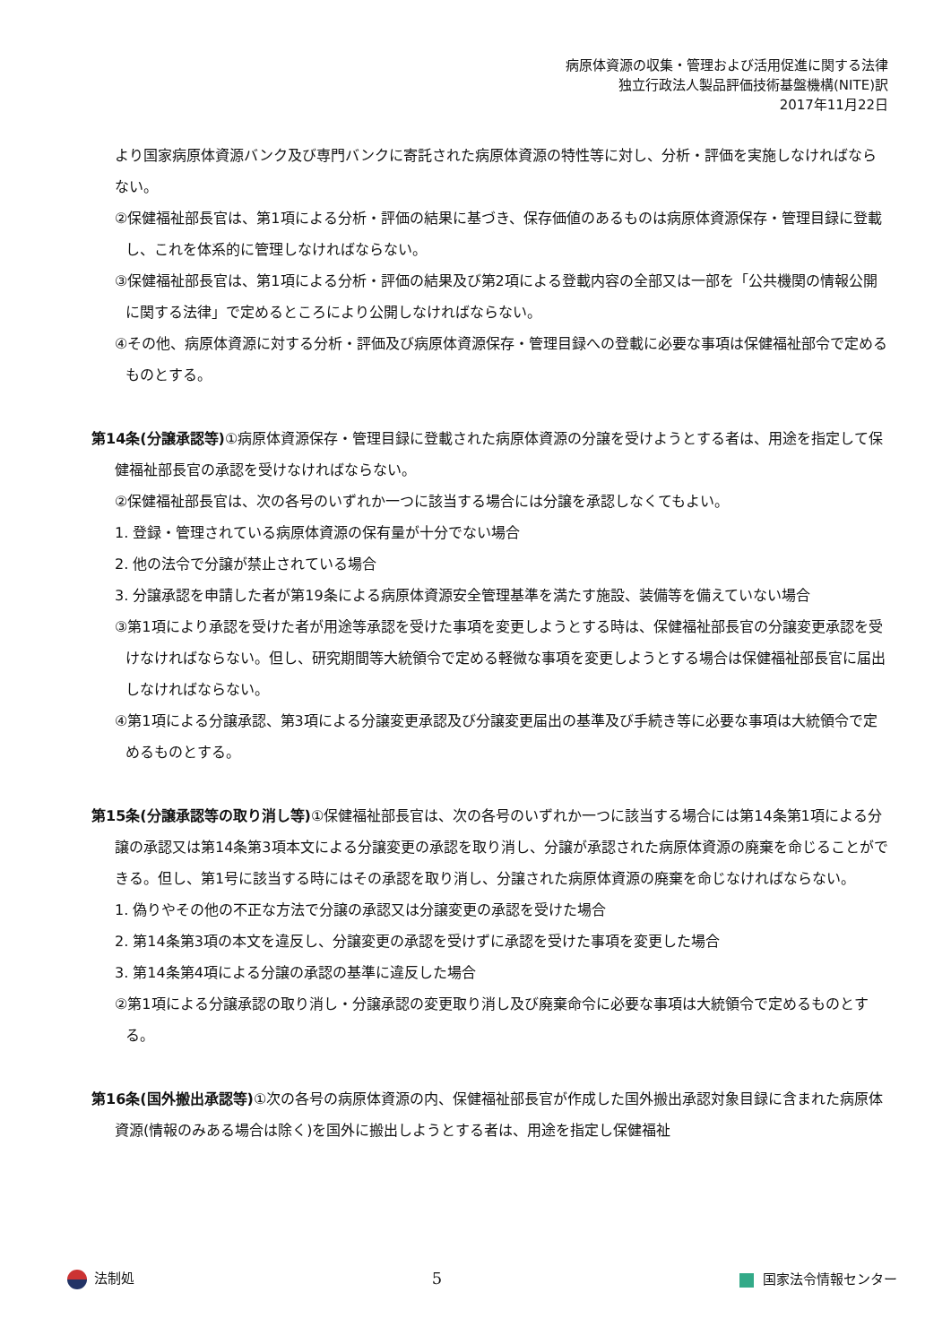病原体資源の収集・管理および活用促進に関する法律
独立行政法人製品評価技術基盤機構(NITE)訳
2017年11月22日
より国家病原体資源バンク及び専門バンクに寄託された病原体資源の特性等に対し、分析・評価を実施しなければならない。
②保健福祉部長官は、第1項による分析・評価の結果に基づき、保存価値のあるものは病原体資源保存・管理目録に登載し、これを体系的に管理しなければならない。
③保健福祉部長官は、第1項による分析・評価の結果及び第2項による登載内容の全部又は一部を「公共機関の情報公開に関する法律」で定めるところにより公開しなければならない。
④その他、病原体資源に対する分析・評価及び病原体資源保存・管理目録への登載に必要な事項は保健福祉部令で定めるものとする。
第14条(分譲承認等) ①病原体資源保存・管理目録に登載された病原体資源の分譲を受けようとする者は、用途を指定して保健福祉部長官の承認を受けなければならない。
②保健福祉部長官は、次の各号のいずれか一つに該当する場合には分譲を承認しなくてもよい。
1. 登録・管理されている病原体資源の保有量が十分でない場合
2. 他の法令で分譲が禁止されている場合
3. 分譲承認を申請した者が第19条による病原体資源安全管理基準を満たす施設、装備等を備えていない場合
③第1項により承認を受けた者が用途等承認を受けた事項を変更しようとする時は、保健福祉部長官の分譲変更承認を受けなければならない。但し、研究期間等大統領令で定める軽微な事項を変更しようとする場合は保健福祉部長官に届出しなければならない。
④第1項による分譲承認、第3項による分譲変更承認及び分譲変更届出の基準及び手続き等に必要な事項は大統領令で定めるものとする。
第15条(分譲承認等の取り消し等) ①保健福祉部長官は、次の各号のいずれか一つに該当する場合には第14条第1項による分譲の承認又は第14条第3項本文による分譲変更の承認を取り消し、分譲が承認された病原体資源の廃棄を命じることができる。但し、第1号に該当する時にはその承認を取り消し、分譲された病原体資源の廃棄を命じなければならない。
1. 偽りやその他の不正な方法で分譲の承認又は分譲変更の承認を受けた場合
2. 第14条第3項の本文を違反し、分譲変更の承認を受けずに承認を受けた事項を変更した場合
3. 第14条第4項による分譲の承認の基準に違反した場合
②第1項による分譲承認の取り消し・分譲承認の変更取り消し及び廃棄命令に必要な事項は大統領令で定めるものとする。
第16条(国外搬出承認等) ①次の各号の病原体資源の内、保健福祉部長官が作成した国外搬出承認対象目録に含まれた病原体資源(情報のみある場合は除く)を国外に搬出しようとする者は、用途を指定し保健福祉
法制処 5 国家法令情報センター